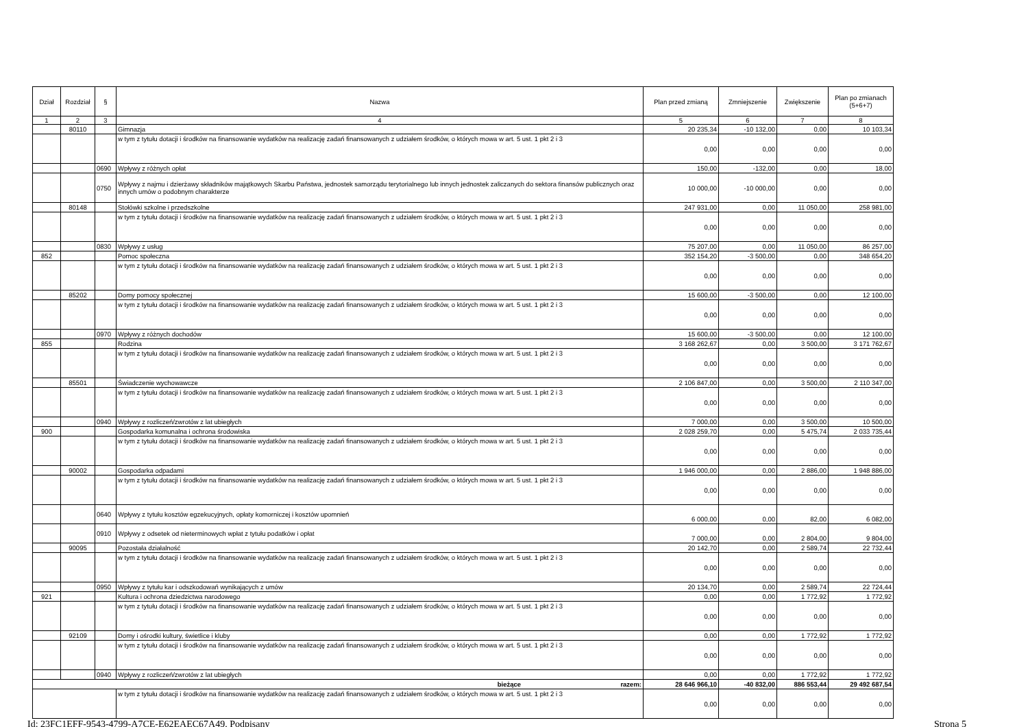| Dział | Rozdział | § | Nazwa | Plan przed zmianą | Zmniejszenie | Zwiększenie | Plan po zmianach (5+6+7) |
| --- | --- | --- | --- | --- | --- | --- | --- |
| 1 | 2 | 3 | 4 | 5 | 6 | 7 | 8 |
| | 80110 | | Gimnazja | 20 235,34 | -10 132,00 | 0,00 | 10 103,34 |
| | | | w tym z tytułu dotacji i środków na finansowanie wydatków na realizację zadań finansowanych z udziałem środków, o których mowa w art. 5 ust. 1 pkt 2 i 3 | 0,00 | 0,00 | 0,00 | 0,00 |
| | | 0690 | Wpływy z różnych opłat | 150,00 | -132,00 | 0,00 | 18,00 |
| | | 0750 | Wpływy z najmu i dzierżawy składników majątkowych Skarbu Państwa, jednostek samorządu terytorialnego lub innych jednostek zaliczanych do sektora finansów publicznych oraz innych umów o podobnym charakterze | 10 000,00 | -10 000,00 | 0,00 | 0,00 |
| | 80148 | | Stołówki szkolne i przedszkolne | 247 931,00 | 0,00 | 11 050,00 | 258 981,00 |
| | | | w tym z tytułu dotacji i środków na finansowanie wydatków na realizację zadań finansowanych z udziałem środków, o których mowa w art. 5 ust. 1 pkt 2 i 3 | 0,00 | 0,00 | 0,00 | 0,00 |
| | | 0830 | Wpływy z usług | 75 207,00 | 0,00 | 11 050,00 | 86 257,00 |
| 852 | | | Pomoc społeczna | 352 154,20 | -3 500,00 | 0,00 | 348 654,20 |
| | | | w tym z tytułu dotacji i środków na finansowanie wydatków na realizację zadań finansowanych z udziałem środków, o których mowa w art. 5 ust. 1 pkt 2 i 3 | 0,00 | 0,00 | 0,00 | 0,00 |
| | 85202 | | Domy pomocy społecznej | 15 600,00 | -3 500,00 | 0,00 | 12 100,00 |
| | | | w tym z tytułu dotacji i środków na finansowanie wydatków na realizację zadań finansowanych z udziałem środków, o których mowa w art. 5 ust. 1 pkt 2 i 3 | 0,00 | 0,00 | 0,00 | 0,00 |
| | | 0970 | Wpływy z różnych dochodów | 15 600,00 | -3 500,00 | 0,00 | 12 100,00 |
| 855 | | | Rodzina | 3 168 262,67 | 0,00 | 3 500,00 | 3 171 762,67 |
| | | | w tym z tytułu dotacji i środków na finansowanie wydatków na realizację zadań finansowanych z udziałem środków, o których mowa w art. 5 ust. 1 pkt 2 i 3 | 0,00 | 0,00 | 0,00 | 0,00 |
| | 85501 | | Świadczenie wychowawcze | 2 106 847,00 | 0,00 | 3 500,00 | 2 110 347,00 |
| | | | w tym z tytułu dotacji i środków na finansowanie wydatków na realizację zadań finansowanych z udziałem środków, o których mowa w art. 5 ust. 1 pkt 2 i 3 | 0,00 | 0,00 | 0,00 | 0,00 |
| | | 0940 | Wpływy z rozliczeń/zwrotów z lat ubiegłych | 7 000,00 | 0,00 | 3 500,00 | 10 500,00 |
| 900 | | | Gospodarka komunalna i ochrona środowiska | 2 028 259,70 | 0,00 | 5 475,74 | 2 033 735,44 |
| | | | w tym z tytułu dotacji i środków na finansowanie wydatków na realizację zadań finansowanych z udziałem środków, o których mowa w art. 5 ust. 1 pkt 2 i 3 | 0,00 | 0,00 | 0,00 | 0,00 |
| | 90002 | | Gospodarka odpadami | 1 946 000,00 | 0,00 | 2 886,00 | 1 948 886,00 |
| | | | w tym z tytułu dotacji i środków na finansowanie wydatków na realizację zadań finansowanych z udziałem środków, o których mowa w art. 5 ust. 1 pkt 2 i 3 | 0,00 | 0,00 | 0,00 | 0,00 |
| | | 0640 | Wpływy z tytułu kosztów egzekucyjnych, opłaty komorniczej i kosztów upomnień | 6 000,00 | 0,00 | 82,00 | 6 082,00 |
| | | 0910 | Wpływy z odsetek od nieterminowych wpłat z tytułu podatków i opłat | 7 000,00 | 0,00 | 2 804,00 | 9 804,00 |
| | 90095 | | Pozostała działalność | 20 142,70 | 0,00 | 2 589,74 | 22 732,44 |
| | | | w tym z tytułu dotacji i środków na finansowanie wydatków na realizację zadań finansowanych z udziałem środków, o których mowa w art. 5 ust. 1 pkt 2 i 3 | 0,00 | 0,00 | 0,00 | 0,00 |
| | | 0950 | Wpływy z tytułu kar i odszkodowań wynikających z umów | 20 134,70 | 0,00 | 2 589,74 | 22 724,44 |
| 921 | | | Kultura i ochrona dziedzictwa narodowego | 0,00 | 0,00 | 1 772,92 | 1 772,92 |
| | | | w tym z tytułu dotacji i środków na finansowanie wydatków na realizację zadań finansowanych z udziałem środków, o których mowa w art. 5 ust. 1 pkt 2 i 3 | 0,00 | 0,00 | 0,00 | 0,00 |
| | 92109 | | Domy i ośrodki kultury, świetlice i kluby | 0,00 | 0,00 | 1 772,92 | 1 772,92 |
| | | | w tym z tytułu dotacji i środków na finansowanie wydatków na realizację zadań finansowanych z udziałem środków, o których mowa w art. 5 ust. 1 pkt 2 i 3 | 0,00 | 0,00 | 0,00 | 0,00 |
| | | 0940 | Wpływy z rozliczeń/zwrotów z lat ubiegłych | 0,00 | 0,00 | 1 772,92 | 1 772,92 |
| bieżące razem: | | | | 28 646 966,10 | -40 832,00 | 886 553,44 | 29 492 687,54 |
| | | | w tym z tytułu dotacji i środków na finansowanie wydatków na realizację zadań finansowanych z udziałem środków, o których mowa w art. 5 ust. 1 pkt 2 i 3 | 0,00 | 0,00 | 0,00 | 0,00 |
Id: 23FC1EFF-9543-4799-A7CE-E62EAEC67A49. Podpisany Strona 5